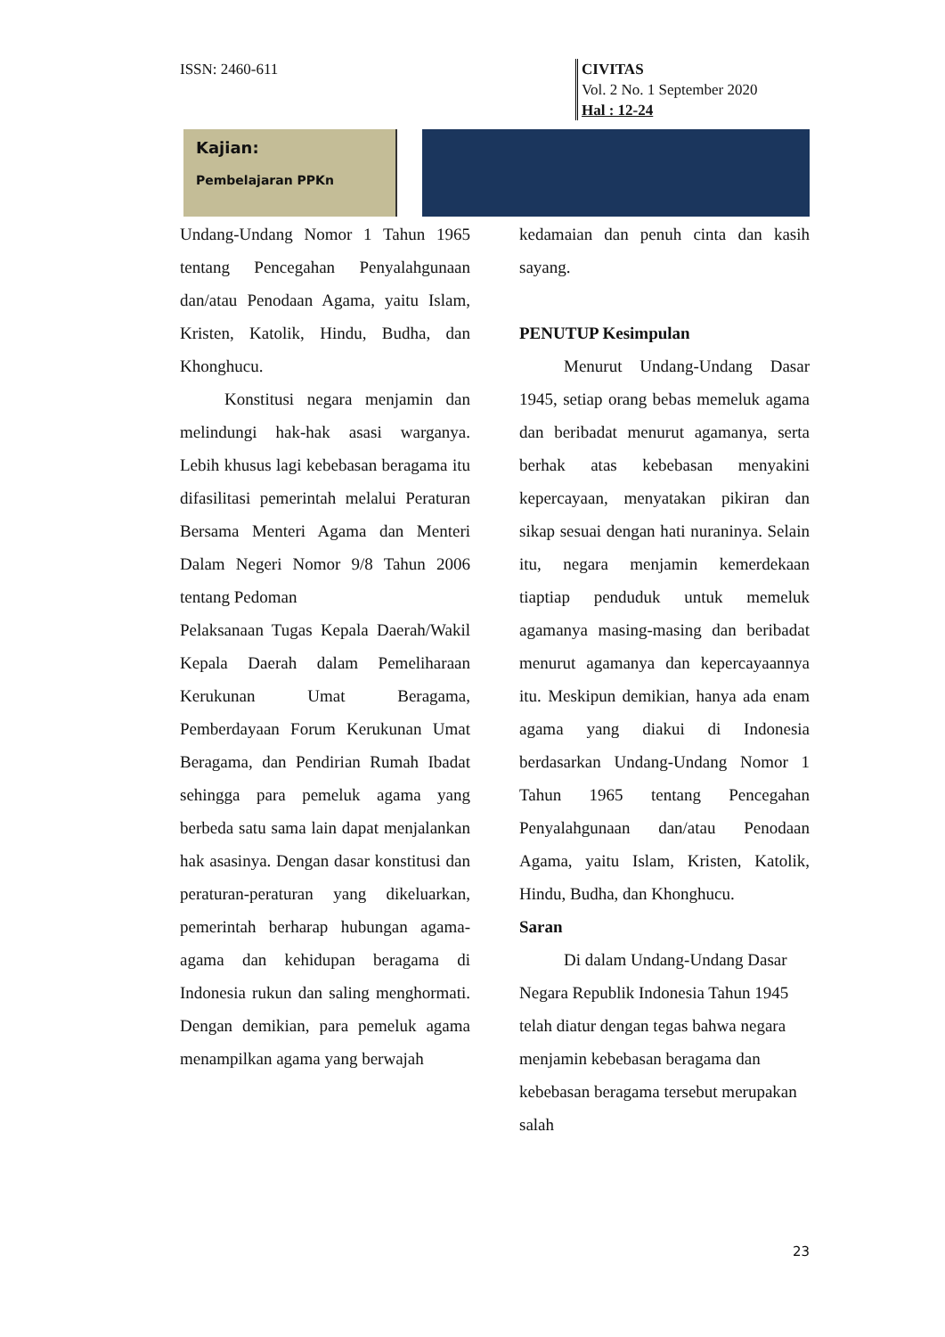ISSN: 2460-611
CIVITAS
Vol. 2 No. 1 September 2020
Hal : 12-24
Kajian:
Pembelajaran PPKn
Undang-Undang Nomor 1 Tahun 1965 tentang Pencegahan Penyalahgunaan dan/atau Penodaan Agama, yaitu Islam, Kristen, Katolik, Hindu, Budha, dan Khonghucu.
Konstitusi negara menjamin dan melindungi hak-hak asasi warganya. Lebih khusus lagi kebebasan beragama itu difasilitasi pemerintah melalui Peraturan Bersama Menteri Agama dan Menteri Dalam Negeri Nomor 9/8 Tahun 2006 tentang Pedoman
Pelaksanaan Tugas Kepala Daerah/Wakil Kepala Daerah dalam Pemeliharaan Kerukunan Umat Beragama, Pemberdayaan Forum Kerukunan Umat Beragama, dan Pendirian Rumah Ibadat sehingga para pemeluk agama yang berbeda satu sama lain dapat menjalankan hak asasinya. Dengan dasar konstitusi dan peraturan-peraturan yang dikeluarkan, pemerintah berharap hubungan agama-agama dan kehidupan beragama di Indonesia rukun dan saling menghormati. Dengan demikian, para pemeluk agama menampilkan agama yang berwajah
kedamaian dan penuh cinta dan kasih sayang.
PENUTUP Kesimpulan
Menurut Undang-Undang Dasar 1945, setiap orang bebas memeluk agama dan beribadat menurut agamanya, serta berhak atas kebebasan menyakini kepercayaan, menyatakan pikiran dan sikap sesuai dengan hati nuraninya. Selain itu, negara menjamin kemerdekaan tiaptiap penduduk untuk memeluk agamanya masing-masing dan beribadat menurut agamanya dan kepercayaannya itu. Meskipun demikian, hanya ada enam agama yang diakui di Indonesia berdasarkan Undang-Undang Nomor 1 Tahun 1965 tentang Pencegahan Penyalahgunaan dan/atau Penodaan Agama, yaitu Islam, Kristen, Katolik, Hindu, Budha, dan Khonghucu.
Saran
Di dalam Undang-Undang Dasar Negara Republik Indonesia Tahun 1945 telah diatur dengan tegas bahwa negara menjamin kebebasan beragama dan kebebasan beragama tersebut merupakan salah
23